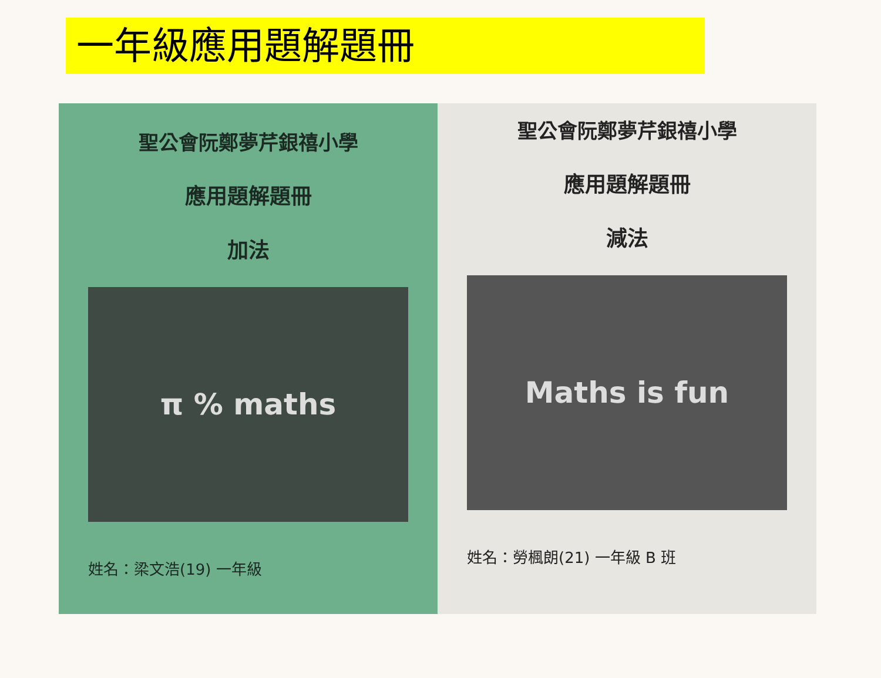一年級應用題解題冊
聖公會阮鄭夢芹銀禧小學
應用題解題冊
加法
π % maths
姓名：梁文浩(19) 一年級
聖公會阮鄭夢芹銀禧小學
應用題解題冊
減法
Maths is fun
姓名：勞楓朗(21) 一年級 B 班